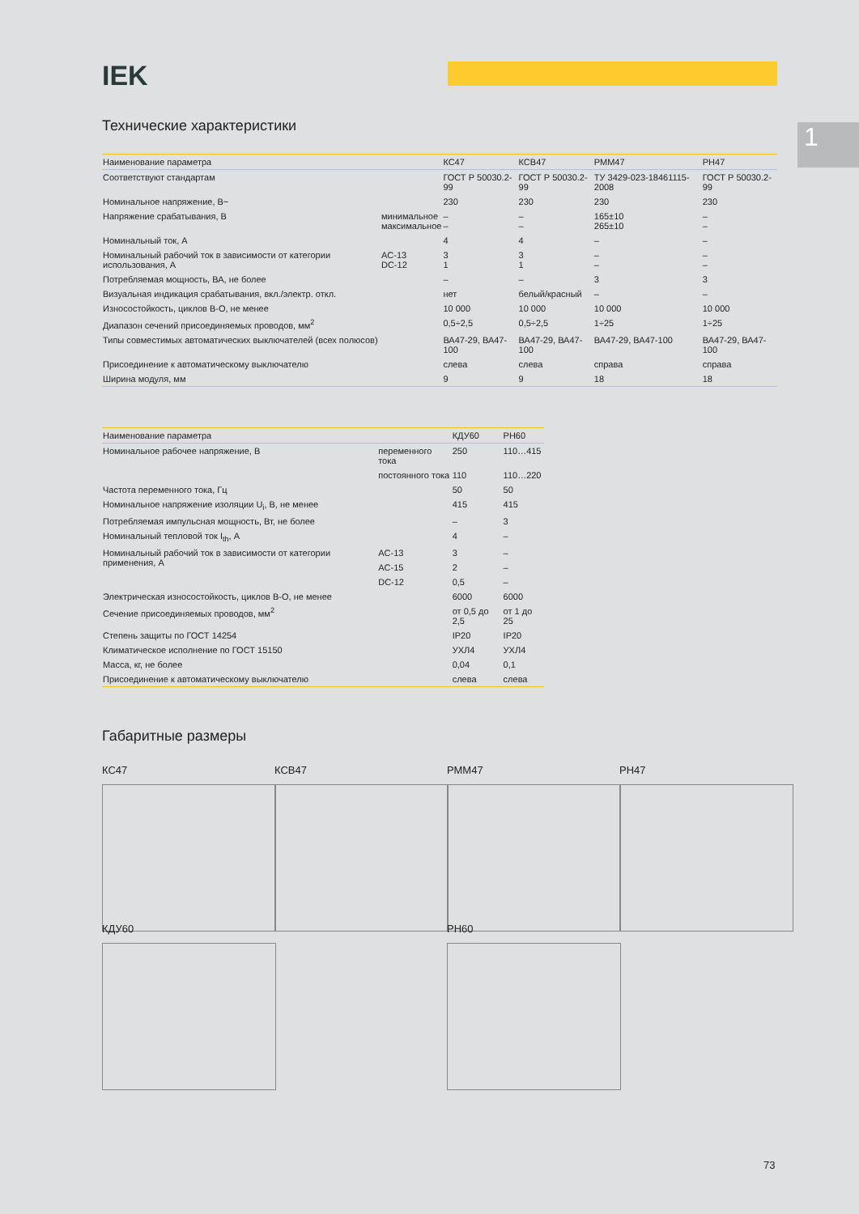IEK
1
Технические характеристики
| Наименование параметра | | КС47 | КСВ47 | РММ47 | РН47 |
| --- | --- | --- | --- | --- | --- |
| Соответствуют стандартам | | ГОСТ Р 50030.2-99 | ГОСТ Р 50030.2-99 | ТУ 3429-023-18461115-2008 | ГОСТ Р 50030.2-99 |
| Номинальное напряжение, В~ | | 230 | 230 | 230 | 230 |
| Напряжение срабатывания, В | минимальное максимальное | – – | – – | 165±10 265±10 | – – |
| Номинальный ток, А | | 4 | 4 | – | – |
| Номинальный рабочий ток в зависимости от категории использования, А | AC-13 DC-12 | 3 1 | 3 1 | – – | – – |
| Потребляемая мощность, ВА, не более | | – | – | 3 | 3 |
| Визуальная индикация срабатывания, вкл./электр. откл. | | нет | белый/красный | – | – |
| Износостойкость, циклов В-О, не менее | | 10 000 | 10 000 | 10 000 | 10 000 |
| Диапазон сечений присоединяемых проводов, мм<sup>2</sup> | | 0,5÷2,5 | 0,5÷2,5 | 1÷25 | 1÷25 |
| Типы совместимых автоматических выключателей (всех полюсов) | | ВА47-29, ВА47-100 | ВА47-29, ВА47-100 | ВА47-29, ВА47-100 | ВА47-29, ВА47-100 |
| Присоединение к автоматическому выключателю | | слева | слева | справа | справа |
| Ширина модуля, мм | | 9 | 9 | 18 | 18 |
| Наименование параметра | | КДУ60 | РН60 |
| --- | --- | --- | --- |
| Номинальное рабочее напряжение, В | переменного тока | 250 | 110…415 |
| | постоянного тока | 110 | 110…220 |
| Частота переменного тока, Гц | | 50 | 50 |
| Номинальное напряжение изоляции U<sub>i</sub>, В, не менее | | 415 | 415 |
| Потребляемая импульсная мощность, Вт, не более | | – | 3 |
| Номинальный тепловой ток I<sub>th</sub>, А | | 4 | – |
| Номинальный рабочий ток в зависимости от категории применения, А | AC-13 | 3 | – |
| | AC-15 | 2 | – |
| | DC-12 | 0,5 | – |
| Электрическая износостойкость, циклов В-О, не менее | | 6000 | 6000 |
| Сечение присоединяемых проводов, мм<sup>2</sup> | | от 0,5 до 2,5 | от 1 до 25 |
| Степень защиты по ГОСТ 14254 | | IP20 | IP20 |
| Климатическое исполнение по ГОСТ 15150 | | УХЛ4 | УХЛ4 |
| Масса, кг, не более | | 0,04 | 0,1 |
| Присоединение к автоматическому выключателю | | слева | слева |
Габаритные размеры
КС47 КСВ47 РММ47 РН47
КДУ60 РН60
73